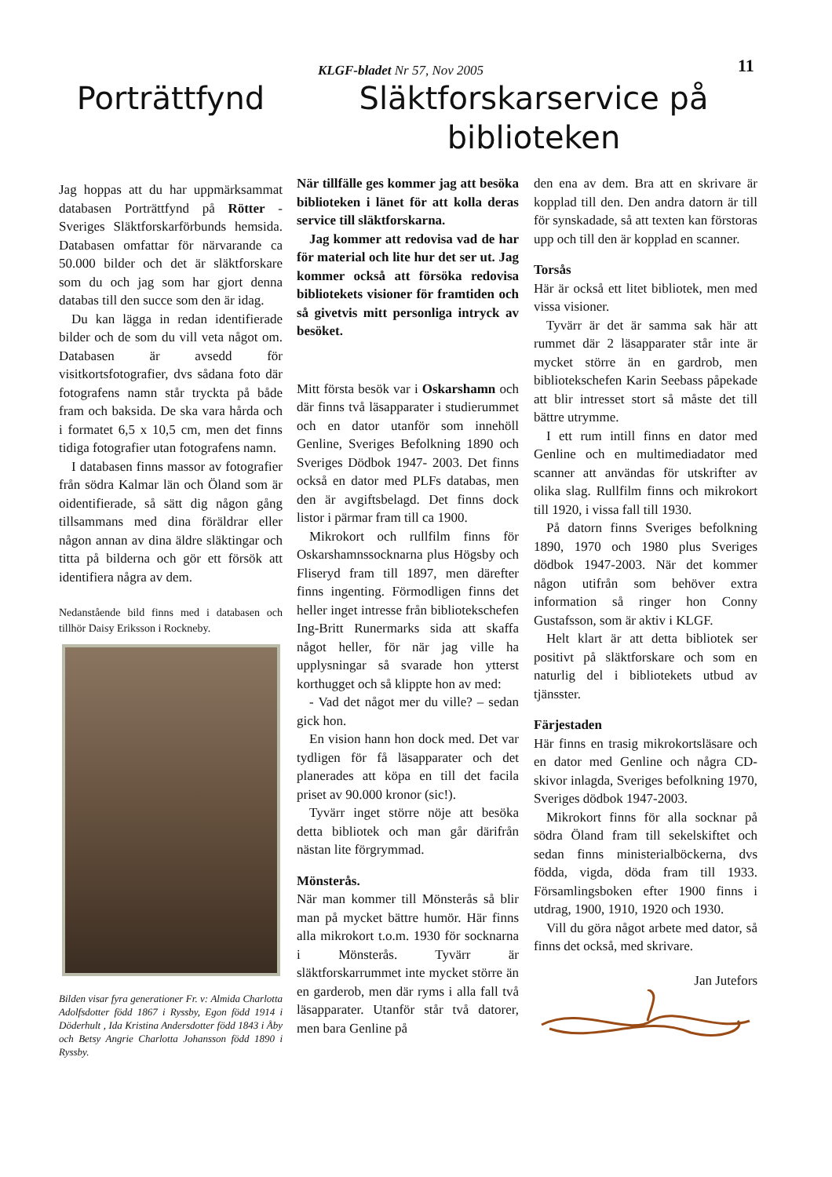KLGF-bladet Nr 57, Nov 2005 11
Porträttfynd
Jag hoppas att du har uppmärksammat databasen Porträttfynd på Rötter - Sveriges Släktforskarförbunds hemsida. Databasen omfattar för närvarande ca 50.000 bilder och det är släktforskare som du och jag som har gjort denna databas till den succe som den är idag.
Du kan lägga in redan identifierade bilder och de som du vill veta något om. Databasen är avsedd för visitkortsfotografier, dvs sådana foto där fotografens namn står tryckta på både fram och baksida. De ska vara hårda och i formatet 6,5 x 10,5 cm, men det finns tidiga fotografier utan fotografens namn.
I databasen finns massor av fotografier från södra Kalmar län och Öland som är oidentifierade, så sätt dig någon gång tillsammans med dina föräldrar eller någon annan av dina äldre släktingar och titta på bilderna och gör ett försök att identifiera några av dem.
Nedanstående bild finns med i databasen och tillhör Daisy Eriksson i Rockneby.
Bilden visar fyra generationer Fr. v: Almida Charlotta Adolfsdotter född 1867 i Ryssby, Egon född 1914 i Döderhult , Ida Kristina Andersdotter född 1843 i Åby och Betsy Angrie Charlotta Johansson född 1890 i Ryssby.
Släktforskarservice på biblioteken
När tillfälle ges kommer jag att besöka biblioteken i länet för att kolla deras service till släktforskarna.
Jag kommer att redovisa vad de har för material och lite hur det ser ut. Jag kommer också att försöka redovisa bibliotekets visioner för framtiden och så givetvis mitt personliga intryck av besöket.
Mitt första besök var i Oskarshamn och där finns två läsapparater i studierummet och en dator utanför som innehöll Genline, Sveriges Befolkning 1890 och Sveriges Dödbok 1947- 2003. Det finns också en dator med PLFs databas, men den är avgiftsbelagd. Det finns dock listor i pärmar fram till ca 1900.
Mikrokort och rullfilm finns för Oskarshamnssocknarna plus Högsby och Fliseryd fram till 1897, men därefter finns ingenting. Förmodligen finns det heller inget intresse från bibliotekschefen Ing-Britt Runermarks sida att skaffa något heller, för när jag ville ha upplysningar så svarade hon ytterst korthugget och så klippte hon av med:
- Vad det något mer du ville? – sedan gick hon.
En vision hann hon dock med. Det var tydligen för få läsapparater och det planerades att köpa en till det facila priset av 90.000 kronor (sic!).
Tyvärr inget större nöje att besöka detta bibliotek och man går därifrån nästan lite förgrymmad.
Mönsterås.
När man kommer till Mönsterås så blir man på mycket bättre humör. Här finns alla mikrokort t.o.m. 1930 för socknarna i Mönsterås. Tyvärr är släktforskarrummet inte mycket större än en garderob, men där ryms i alla fall två läsapparater. Utanför står två datorer, men bara Genline på
den ena av dem. Bra att en skrivare är kopplad till den. Den andra datorn är till för synskadade, så att texten kan förstoras upp och till den är kopplad en scanner.
Torsås
Här är också ett litet bibliotek, men med vissa visioner.
Tyvärr är det är samma sak här att rummet där 2 läsapparater står inte är mycket större än en gardrob, men bibliotekschefen Karin Seebass påpekade att blir intresset stort så måste det till bättre utrymme.
I ett rum intill finns en dator med Genline och en multimediadator med scanner att användas för utskrifter av olika slag. Rullfilm finns och mikrokort till 1920, i vissa fall till 1930.
På datorn finns Sveriges befolkning 1890, 1970 och 1980 plus Sveriges dödbok 1947-2003. När det kommer någon utifrån som behöver extra information så ringer hon Conny Gustafsson, som är aktiv i KLGF.
Helt klart är att detta bibliotek ser positivt på släktforskare och som en naturlig del i bibliotekets utbud av tjänsster.
Färjestaden
Här finns en trasig mikrokortsläsare och en dator med Genline och några CD-skivor inlagda, Sveriges befolkning 1970, Sveriges dödbok 1947-2003.
Mikrokort finns för alla socknar på södra Öland fram till sekelskiftet och sedan finns ministerialböckerna, dvs födda, vigda, döda fram till 1933. Församlingsboken efter 1900 finns i utdrag, 1900, 1910, 1920 och 1930.
Vill du göra något arbete med dator, så finns det också, med skrivare.
Jan Jutefors